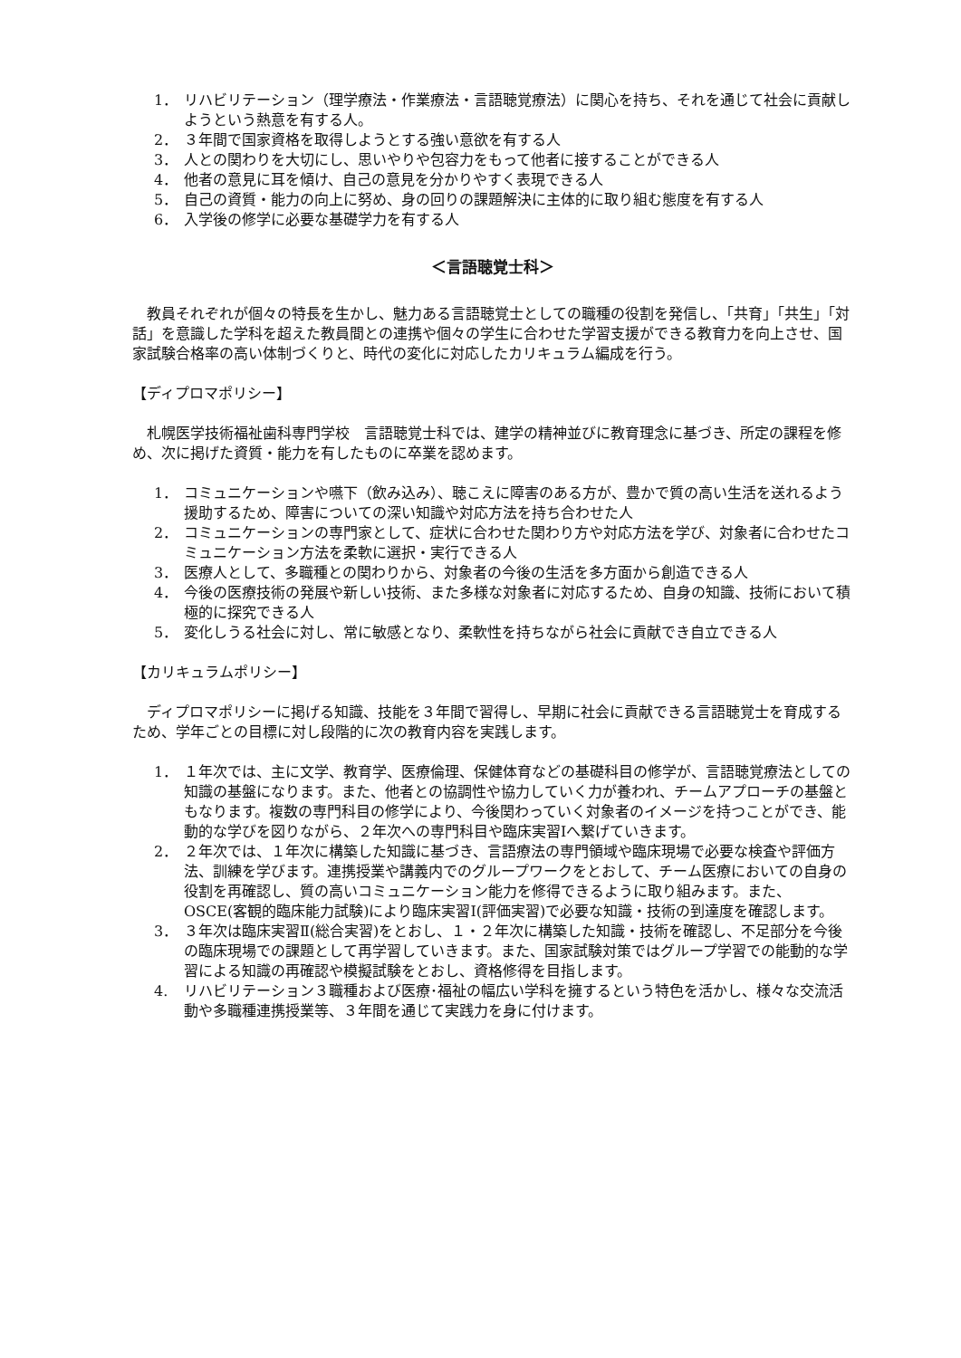1． リハビリテーション（理学療法・作業療法・言語聴覚療法）に関心を持ち、それを通じて社会に貢献しようという熱意を有する人。
2． ３年間で国家資格を取得しようとする強い意欲を有する人
3． 人との関わりを大切にし、思いやりや包容力をもって他者に接することができる人
4． 他者の意見に耳を傾け、自己の意見を分かりやすく表現できる人
5． 自己の資質・能力の向上に努め、身の回りの課題解決に主体的に取り組む態度を有する人
6． 入学後の修学に必要な基礎学力を有する人
＜言語聴覚士科＞
教員それぞれが個々の特長を生かし、魅力ある言語聴覚士としての職種の役割を発信し、「共育」「共生」「対話」を意識した学科を超えた教員間との連携や個々の学生に合わせた学習支援ができる教育力を向上させ、国家試験合格率の高い体制づくりと、時代の変化に対応したカリキュラム編成を行う。
【ディプロマポリシー】
札幌医学技術福祉歯科専門学校　言語聴覚士科では、建学の精神並びに教育理念に基づき、所定の課程を修め、次に掲げた資質・能力を有したものに卒業を認めます。
1． コミュニケーションや嚥下（飲み込み）、聴こえに障害のある方が、豊かで質の高い生活を送れるよう援助するため、障害についての深い知識や対応方法を持ち合わせた人
2． コミュニケーションの専門家として、症状に合わせた関わり方や対応方法を学び、対象者に合わせたコミュニケーション方法を柔軟に選択・実行できる人
3． 医療人として、多職種との関わりから、対象者の今後の生活を多方面から創造できる人
4． 今後の医療技術の発展や新しい技術、また多様な対象者に対応するため、自身の知識、技術において積極的に探究できる人
5． 変化しうる社会に対し、常に敏感となり、柔軟性を持ちながら社会に貢献でき自立できる人
【カリキュラムポリシー】
ディプロマポリシーに掲げる知識、技能を３年間で習得し、早期に社会に貢献できる言語聴覚士を育成するため、学年ごとの目標に対し段階的に次の教育内容を実践します。
1． １年次では、主に文学、教育学、医療倫理、保健体育などの基礎科目の修学が、言語聴覚療法としての知識の基盤になります。また、他者との協調性や協力していく力が養われ、チームアプローチの基盤ともなります。複数の専門科目の修学により、今後関わっていく対象者のイメージを持つことができ、能動的な学びを図りながら、２年次への専門科目や臨床実習Ⅰへ繋げていきます。
2． ２年次では、１年次に構築した知識に基づき、言語療法の専門領域や臨床現場で必要な検査や評価方法、訓練を学びます。連携授業や講義内でのグループワークをとおして、チーム医療においての自身の役割を再確認し、質の高いコミュニケーション能力を修得できるように取り組みます。また、OSCE(客観的臨床能力試験)により臨床実習Ⅰ(評価実習)で必要な知識・技術の到達度を確認します。
3． ３年次は臨床実習Ⅱ(総合実習)をとおし、１・２年次に構築した知識・技術を確認し、不足部分を今後の臨床現場での課題として再学習していきます。また、国家試験対策ではグループ学習での能動的な学習による知識の再確認や模擬試験をとおし、資格修得を目指します。
4. リハビリテーション３職種および医療･福祉の幅広い学科を擁するという特色を活かし、様々な交流活動や多職種連携授業等、３年間を通じて実践力を身に付けます。